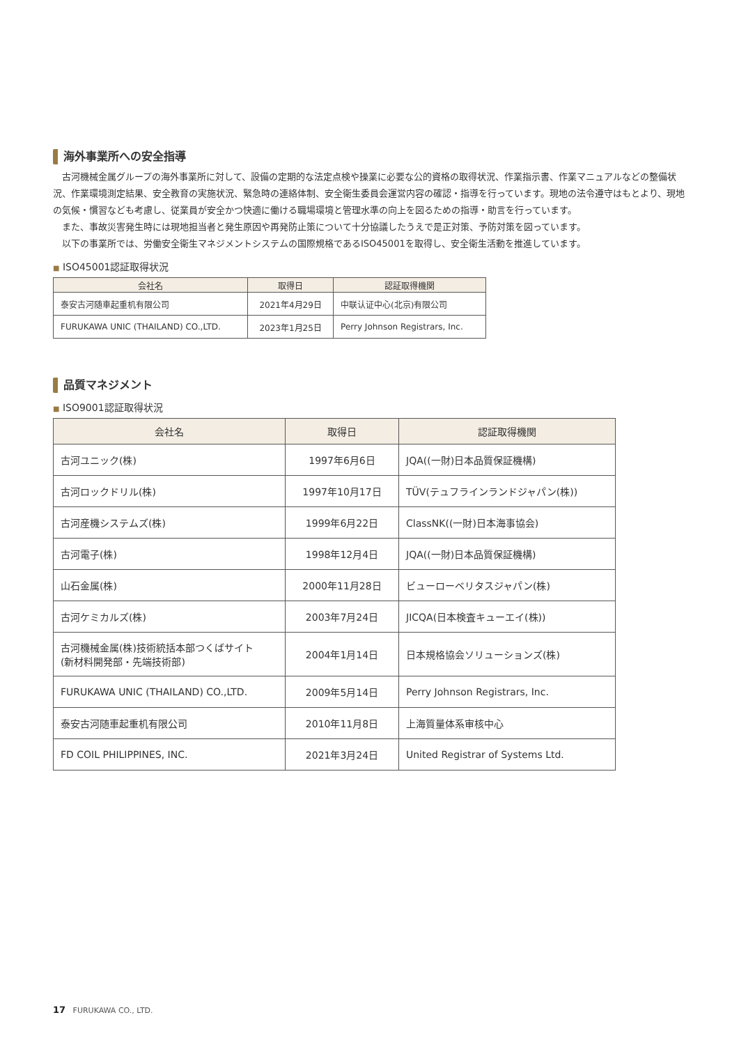海外事業所への安全指導
古河機械金属グループの海外事業所に対して、設備の定期的な法定点検や操業に必要な公的資格の取得状況、作業指示書、作業マニュアルなどの整備状況、作業環境測定結果、安全教育の実施状況、緊急時の連絡体制、安全衛生委員会運営内容の確認・指導を行っています。現地の法令遵守はもとより、現地の気候・慣習なども考慮し、従業員が安全かつ快適に働ける職場環境と管理水準の向上を図るための指導・助言を行っています。
また、事故災害発生時には現地担当者と発生原因や再発防止策について十分協議したうえで是正対策、予防対策を図っています。
以下の事業所では、労働安全衛生マネジメントシステムの国際規格であるISO45001を取得し、安全衛生活動を推進しています。
■ ISO45001認証取得状況
| 会社名 | 取得日 | 認証取得機関 |
| --- | --- | --- |
| 泰安古河随車起重机有限公司 | 2021年4月29日 | 中联认证中心(北京)有限公司 |
| FURUKAWA UNIC (THAILAND) CO.,LTD. | 2023年1月25日 | Perry Johnson Registrars, Inc. |
品質マネジメント
■ ISO9001認証取得状況
| 会社名 | 取得日 | 認証取得機関 |
| --- | --- | --- |
| 古河ユニック(株) | 1997年6月6日 | JQA((一財)日本品質保証機構) |
| 古河ロックドリル(株) | 1997年10月17日 | TÜV(テュフラインランドジャパン(株)) |
| 古河産機システムズ(株) | 1999年6月22日 | ClassNK((一財)日本海事協会) |
| 古河電子(株) | 1998年12月4日 | JQA((一財)日本品質保証機構) |
| 山石金属(株) | 2000年11月28日 | ビューローベリタスジャパン(株) |
| 古河ケミカルズ(株) | 2003年7月24日 | JICQA(日本検査キューエイ(株)) |
| 古河機械金属(株)技術統括本部つくばサイト (新材料開発部・先端技術部) | 2004年1月14日 | 日本規格協会ソリューションズ(株) |
| FURUKAWA UNIC (THAILAND) CO.,LTD. | 2009年5月14日 | Perry Johnson Registrars, Inc. |
| 泰安古河随車起重机有限公司 | 2010年11月8日 | 上海質量体系审核中心 |
| FD COIL PHILIPPINES, INC. | 2021年3月24日 | United Registrar of Systems Ltd. |
17 FURUKAWA CO., LTD.